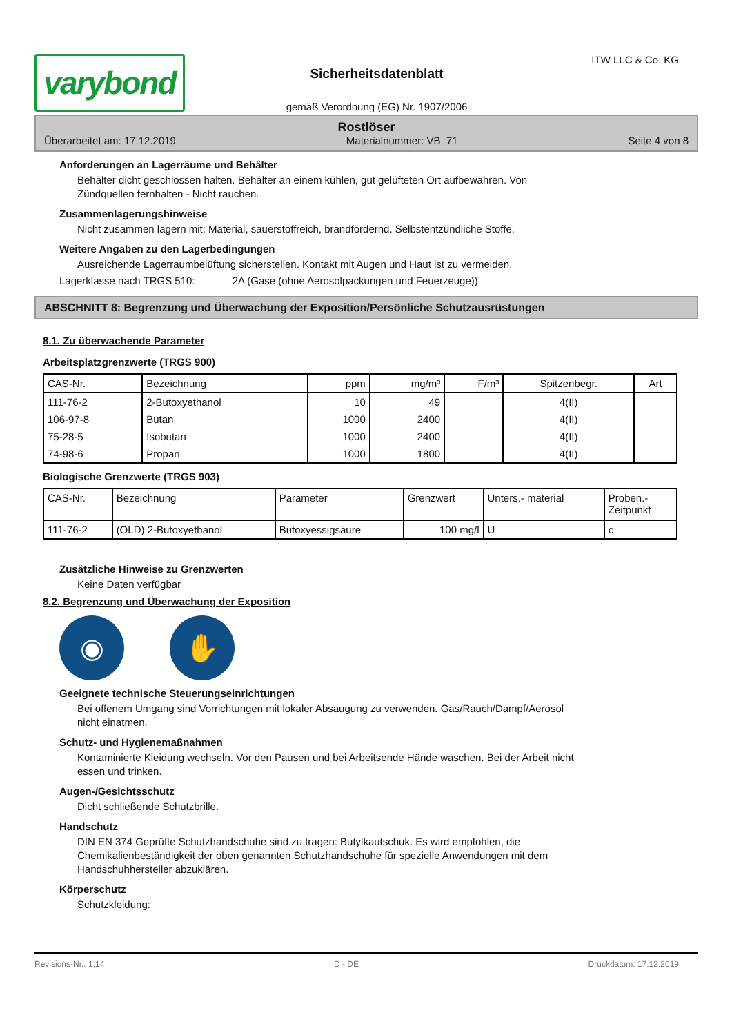varybond
Sicherheitsdatenblatt
gemäß Verordnung (EG) Nr. 1907/2006
ITW LLC & Co. KG
Rostlöser
Überarbeitet am: 17.12.2019 Materialnummer: VB_71 Seite 4 von 8
Anforderungen an Lagerräume und Behälter
Behälter dicht geschlossen halten. Behälter an einem kühlen, gut gelüfteten Ort aufbewahren. Von
Zündquellen fernhalten - Nicht rauchen.
Zusammenlagerungshinweise
Nicht zusammen lagern mit: Material, sauerstoffreich, brandfördernd. Selbstentzündliche Stoffe.
Weitere Angaben zu den Lagerbedingungen
Ausreichende Lagerraumbelüftung sicherstellen. Kontakt mit Augen und Haut ist zu vermeiden.
Lagerklasse nach TRGS 510: 2A (Gase (ohne Aerosolpackungen und Feuerzeuge))
ABSCHNITT 8: Begrenzung und Überwachung der Exposition/Persönliche Schutzausrüstungen
8.1. Zu überwachende Parameter
Arbeitsplatzgrenzwerte (TRGS 900)
| CAS-Nr. | Bezeichnung | ppm | mg/m³ | F/m³ | Spitzenbegr. | Art |
| --- | --- | --- | --- | --- | --- | --- |
| 111-76-2 | 2-Butoxyethanol | 10 | 49 | | 4(II) | |
| 106-97-8 | Butan | 1000 | 2400 | | 4(II) | |
| 75-28-5 | Isobutan | 1000 | 2400 | | 4(II) | |
| 74-98-6 | Propan | 1000 | 1800 | | 4(II) | |
Biologische Grenzwerte (TRGS 903)
| CAS-Nr. | Bezeichnung | Parameter | Grenzwert | Unters.- material | Proben.- Zeitpunkt |
| --- | --- | --- | --- | --- | --- |
| 111-76-2 | (OLD) 2-Butoxyethanol | Butoxyessigsäure | 100 mg/l | U | c |
Zusätzliche Hinweise zu Grenzwerten
Keine Daten verfügbar
8.2. Begrenzung und Überwachung der Exposition
◉ ✋
Geeignete technische Steuerungseinrichtungen
Bei offenem Umgang sind Vorrichtungen mit lokaler Absaugung zu verwenden. Gas/Rauch/Dampf/Aerosol
nicht einatmen.
Schutz- und Hygienemaßnahmen
Kontaminierte Kleidung wechseln. Vor den Pausen und bei Arbeitsende Hände waschen. Bei der Arbeit nicht
essen und trinken.
Augen-/Gesichtsschutz
Dicht schließende Schutzbrille.
Handschutz
DIN EN 374 Geprüfte Schutzhandschuhe sind zu tragen: Butylkautschuk. Es wird empfohlen, die
Chemikalienbeständigkeit der oben genannten Schutzhandschuhe für spezielle Anwendungen mit dem
Handschuhhersteller abzuklären.
Körperschutz
Schutzkleidung:
Revisions-Nr.: 1,14 D - DE Druckdatum: 17.12.2019